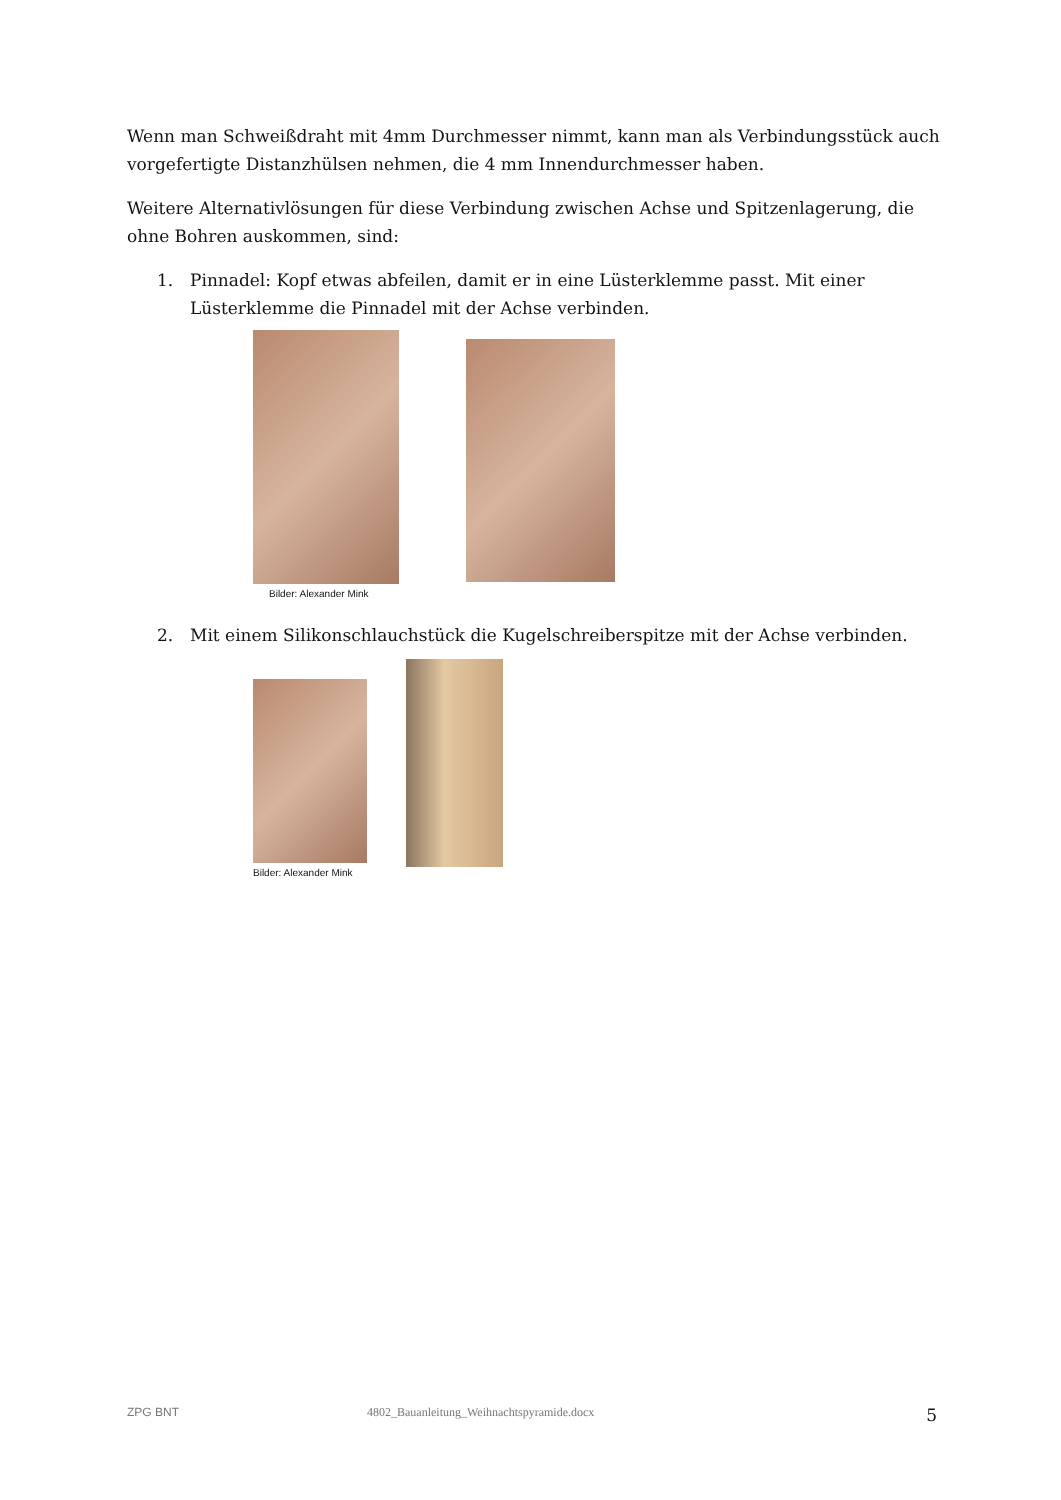Wenn man Schweißdraht mit 4mm Durchmesser nimmt, kann man als Verbindungsstück auch vorgefertigte Distanzhülsen nehmen, die 4 mm Innendurchmesser haben.
Weitere Alternativlösungen für diese Verbindung zwischen Achse und Spitzenlagerung, die ohne Bohren auskommen, sind:
1. Pinnadel: Kopf etwas abfeilen, damit er in eine Lüsterklemme passt. Mit einer Lüsterklemme die Pinnadel mit der Achse verbinden.
Bilder: Alexander Mink
2. Mit einem Silikonschlauchstück die Kugelschreiberspitze mit der Achse verbinden.
Bilder: Alexander Mink
ZPG BNT 4802_Bauanleitung_Weihnachtspyramide.docx 5